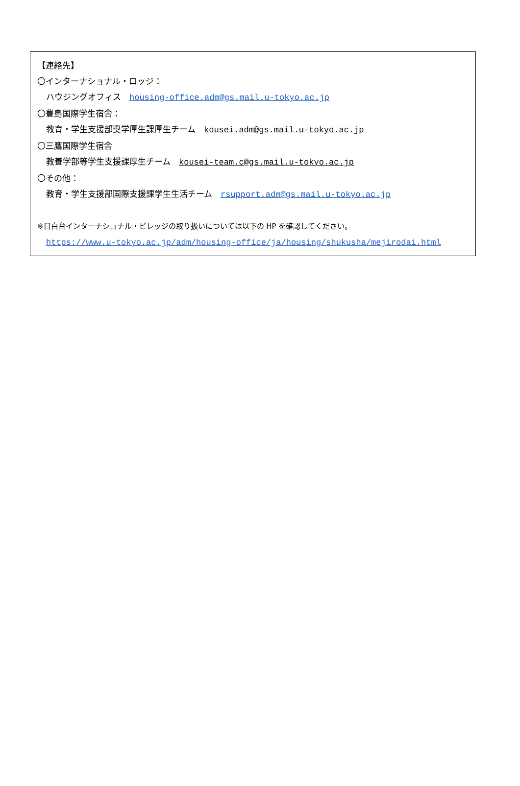【連絡先】
〇インターナショナル・ロッジ：
ハウジングオフィス　housing-office.adm@gs.mail.u-tokyo.ac.jp
〇豊島国際学生宿舎：
教育・学生支援部奨学厚生課厚生チーム　kousei.adm@gs.mail.u-tokyo.ac.jp
〇三鷹国際学生宿舎
教養学部等学生支援課厚生チーム　kousei-team.c@gs.mail.u-tokyo.ac.jp
〇その他：
教育・学生支援部国際支援課学生生活チーム　rsupport.adm@gs.mail.u-tokyo.ac.jp
※目白台インターナショナル・ビレッジの取り扱いについては以下の HP を確認してください。
https://www.u-tokyo.ac.jp/adm/housing-office/ja/housing/shukusha/mejirodai.html